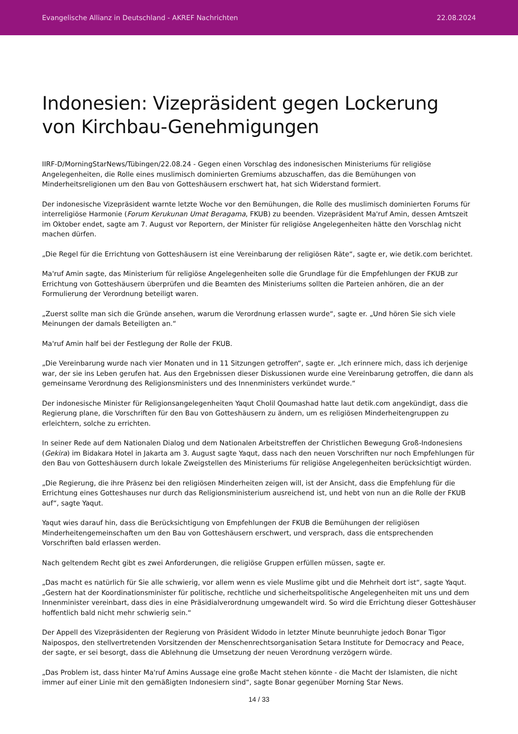Evangelische Allianz in Deutschland - AKREF Nachrichten 22.08.2024
Indonesien: Vizepräsident gegen Lockerung von Kirchbau-Genehmigungen
IIRF-D/MorningStarNews/Tübingen/22.08.24 - Gegen einen Vorschlag des indonesischen Ministeriums für religiöse Angelegenheiten, die Rolle eines muslimisch dominierten Gremiums abzuschaffen, das die Bemühungen von Minderheitsreligionen um den Bau von Gotteshäusern erschwert hat, hat sich Widerstand formiert.
Der indonesische Vizepräsident warnte letzte Woche vor den Bemühungen, die Rolle des muslimisch dominierten Forums für interreligiöse Harmonie (Forum Kerukunan Umat Beragama, FKUB) zu beenden. Vizepräsident Ma'ruf Amin, dessen Amtszeit im Oktober endet, sagte am 7. August vor Reportern, der Minister für religiöse Angelegenheiten hätte den Vorschlag nicht machen dürfen.
„Die Regel für die Errichtung von Gotteshäusern ist eine Vereinbarung der religiösen Räte“, sagte er, wie detik.com berichtet.
Ma'ruf Amin sagte, das Ministerium für religiöse Angelegenheiten solle die Grundlage für die Empfehlungen der FKUB zur Errichtung von Gotteshäusern überprüfen und die Beamten des Ministeriums sollten die Parteien anhören, die an der Formulierung der Verordnung beteiligt waren.
„Zuerst sollte man sich die Gründe ansehen, warum die Verordnung erlassen wurde“, sagte er. „Und hören Sie sich viele Meinungen der damals Beteiligten an.“
Ma'ruf Amin half bei der Festlegung der Rolle der FKUB.
„Die Vereinbarung wurde nach vier Monaten und in 11 Sitzungen getroffen“, sagte er. „Ich erinnere mich, dass ich derjenige war, der sie ins Leben gerufen hat. Aus den Ergebnissen dieser Diskussionen wurde eine Vereinbarung getroffen, die dann als gemeinsame Verordnung des Religionsministers und des Innenministers verkündet wurde.“
Der indonesische Minister für Religionsangelegenheiten Yaqut Cholil Qoumashad hatte laut detik.com angekündigt, dass die Regierung plane, die Vorschriften für den Bau von Gotteshäusern zu ändern, um es religiösen Minderheitengruppen zu erleichtern, solche zu errichten.
In seiner Rede auf dem Nationalen Dialog und dem Nationalen Arbeitstreffen der Christlichen Bewegung Groß-Indonesiens (Gekira) im Bidakara Hotel in Jakarta am 3. August sagte Yaqut, dass nach den neuen Vorschriften nur noch Empfehlungen für den Bau von Gotteshäusern durch lokale Zweigstellen des Ministeriums für religiöse Angelegenheiten berücksichtigt würden.
„Die Regierung, die ihre Präsenz bei den religiösen Minderheiten zeigen will, ist der Ansicht, dass die Empfehlung für die Errichtung eines Gotteshauses nur durch das Religionsministerium ausreichend ist, und hebt von nun an die Rolle der FKUB auf“, sagte Yaqut.
Yaqut wies darauf hin, dass die Berücksichtigung von Empfehlungen der FKUB die Bemühungen der religiösen Minderheitengemeinschaften um den Bau von Gotteshäusern erschwert, und versprach, dass die entsprechenden Vorschriften bald erlassen werden.
Nach geltendem Recht gibt es zwei Anforderungen, die religiöse Gruppen erfüllen müssen, sagte er.
„Das macht es natürlich für Sie alle schwierig, vor allem wenn es viele Muslime gibt und die Mehrheit dort ist“, sagte Yaqut. „Gestern hat der Koordinationsminister für politische, rechtliche und sicherheitspolitische Angelegenheiten mit uns und dem Innenminister vereinbart, dass dies in eine Präsidialverordnung umgewandelt wird. So wird die Errichtung dieser Gotteshäuser hoffentlich bald nicht mehr schwierig sein.“
Der Appell des Vizepräsidenten der Regierung von Präsident Widodo in letzter Minute beunruhigte jedoch Bonar Tigor Naipospos, den stellvertretenden Vorsitzenden der Menschenrechtsorganisation Setara Institute for Democracy and Peace, der sagte, er sei besorgt, dass die Ablehnung die Umsetzung der neuen Verordnung verzögern würde.
„Das Problem ist, dass hinter Ma'ruf Amins Aussage eine große Macht stehen könnte - die Macht der Islamisten, die nicht immer auf einer Linie mit den gemäßigten Indonesiern sind“, sagte Bonar gegenüber Morning Star News.
14 / 33